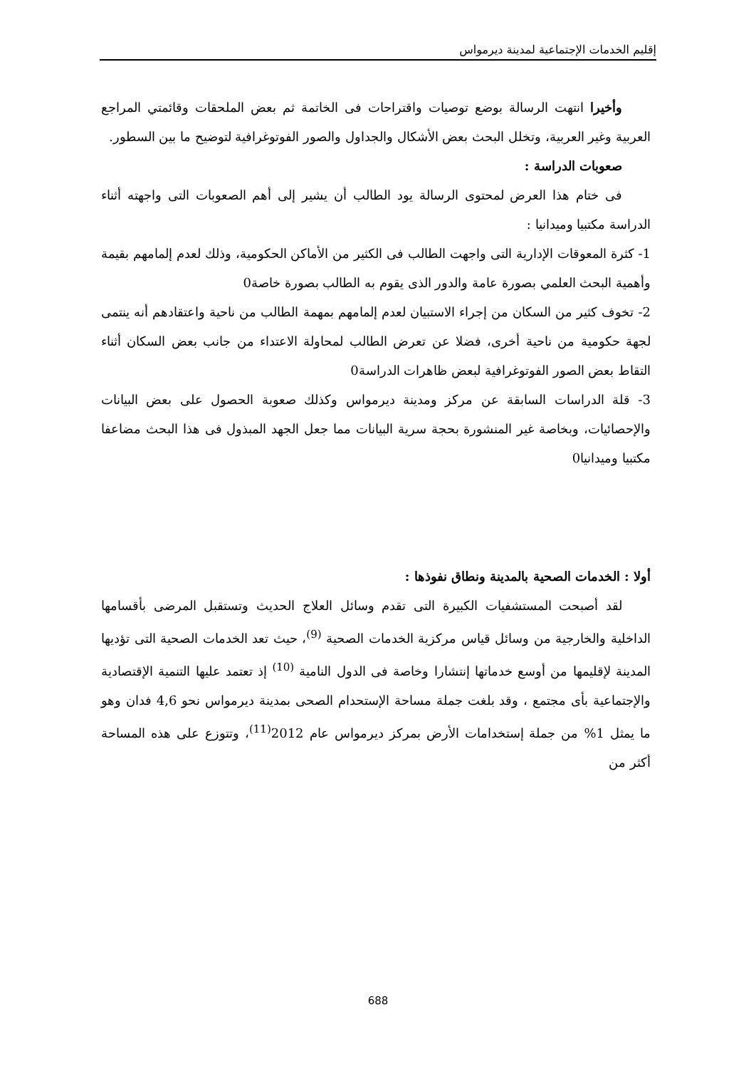إقليم الخدمات الإجتماعية لمدينة ديرمواس
وأخيرا انتهت الرسالة بوضع توصيات واقتراحات فى الخاتمة ثم بعض الملحقات وقائمتي المراجع العربية وغير العربية، وتخلل البحث بعض الأشكال والجداول والصور الفوتوغرافية لتوضيح ما بين السطور.
صعوبات الدراسة :
فى ختام هذا العرض لمحتوى الرسالة يود الطالب أن يشير إلى أهم الصعوبات التى واجهته أثناء الدراسة مكتبيا وميدانيا :
1- كثرة المعوقات الإدارية التى واجهت الطالب فى الكثير من الأماكن الحكومية، وذلك لعدم إلمامهم بقيمة وأهمية البحث العلمي بصورة عامة والدور الذى يقوم به الطالب بصورة خاصة0
2- تخوف كثير من السكان من إجراء الاستبيان لعدم إلمامهم بمهمة الطالب من ناحية واعتقادهم أنه ينتمى لجهة حكومية من ناحية أخرى، فضلا عن تعرض الطالب لمحاولة الاعتداء من جانب بعض السكان أثناء التقاط بعض الصور الفوتوغرافية لبعض ظاهرات الدراسة0
3- قلة الدراسات السابقة عن مركز ومدينة ديرمواس وكذلك صعوبة الحصول على بعض البيانات والإحصائيات، وبخاصة غير المنشورة بحجة سرية البيانات مما جعل الجهد المبذول فى هذا البحث مضاعفا مكتبيا وميدانيا0
أولا : الخدمات الصحية بالمدينة ونطاق نفوذها :
لقد أصبحت المستشفيات الكبيرة التى تقدم وسائل العلاج الحديث وتستقبل المرضى بأقسامها الداخلية والخارجية من وسائل قياس مركزية الخدمات الصحية <sup>(9)</sup>، حيث تعد الخدمات الصحية التى تؤديها المدينة لإقليمها من أوسع خدماتها إنتشارا وخاصة فى الدول النامية <sup>(10)</sup> إذ تعتمد عليها التنمية الإقتصادية والإجتماعية بأى مجتمع ، وقد بلغت جملة مساحة الإستحدام الصحى بمدينة ديرمواس نحو 4,6 فدان وهو ما يمثل 1% من جملة إستخدامات الأرض بمركز ديرمواس عام 2012<sup>(11)</sup>، وتتوزع على هذه المساحة أكثر من
688